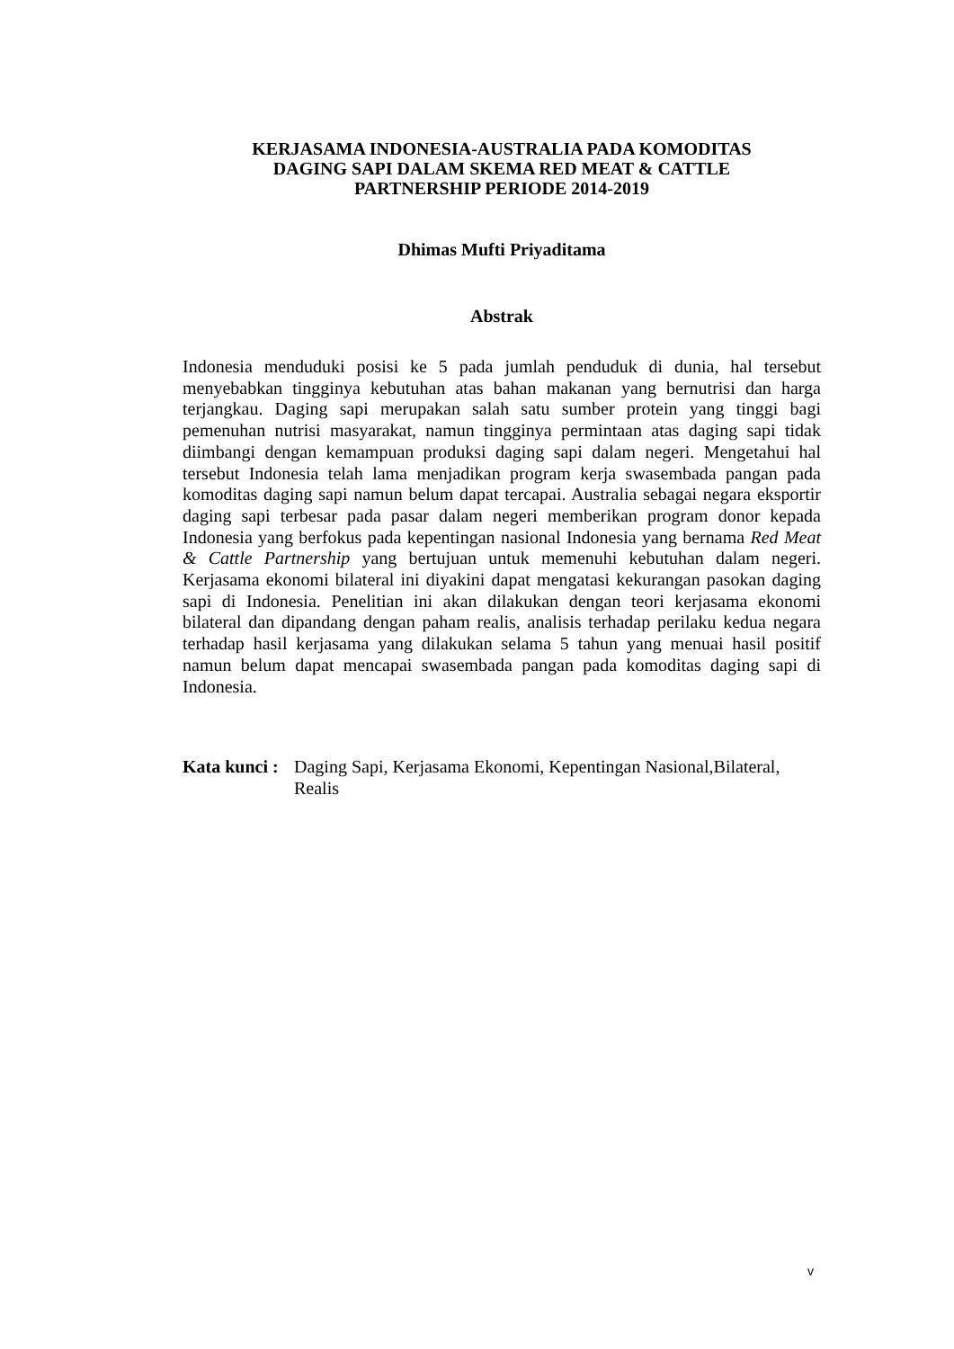KERJASAMA INDONESIA-AUSTRALIA PADA KOMODITAS
DAGING SAPI DALAM SKEMA RED MEAT & CATTLE
PARTNERSHIP PERIODE 2014-2019
Dhimas Mufti Priyaditama
Abstrak
Indonesia menduduki posisi ke 5 pada jumlah penduduk di dunia, hal tersebut menyebabkan tingginya kebutuhan atas bahan makanan yang bernutrisi dan harga terjangkau. Daging sapi merupakan salah satu sumber protein yang tinggi bagi pemenuhan nutrisi masyarakat, namun tingginya permintaan atas daging sapi tidak diimbangi dengan kemampuan produksi daging sapi dalam negeri. Mengetahui hal tersebut Indonesia telah lama menjadikan program kerja swasembada pangan pada komoditas daging sapi namun belum dapat tercapai. Australia sebagai negara eksportir daging sapi terbesar pada pasar dalam negeri memberikan program donor kepada Indonesia yang berfokus pada kepentingan nasional Indonesia yang bernama Red Meat & Cattle Partnership yang bertujuan untuk memenuhi kebutuhan dalam negeri. Kerjasama ekonomi bilateral ini diyakini dapat mengatasi kekurangan pasokan daging sapi di Indonesia. Penelitian ini akan dilakukan dengan teori kerjasama ekonomi bilateral dan dipandang dengan paham realis, analisis terhadap perilaku kedua negara terhadap hasil kerjasama yang dilakukan selama 5 tahun yang menuai hasil positif namun belum dapat mencapai swasembada pangan pada komoditas daging sapi di Indonesia.
Kata kunci : Daging Sapi, Kerjasama Ekonomi, Kepentingan Nasional,Bilateral, Realis
v